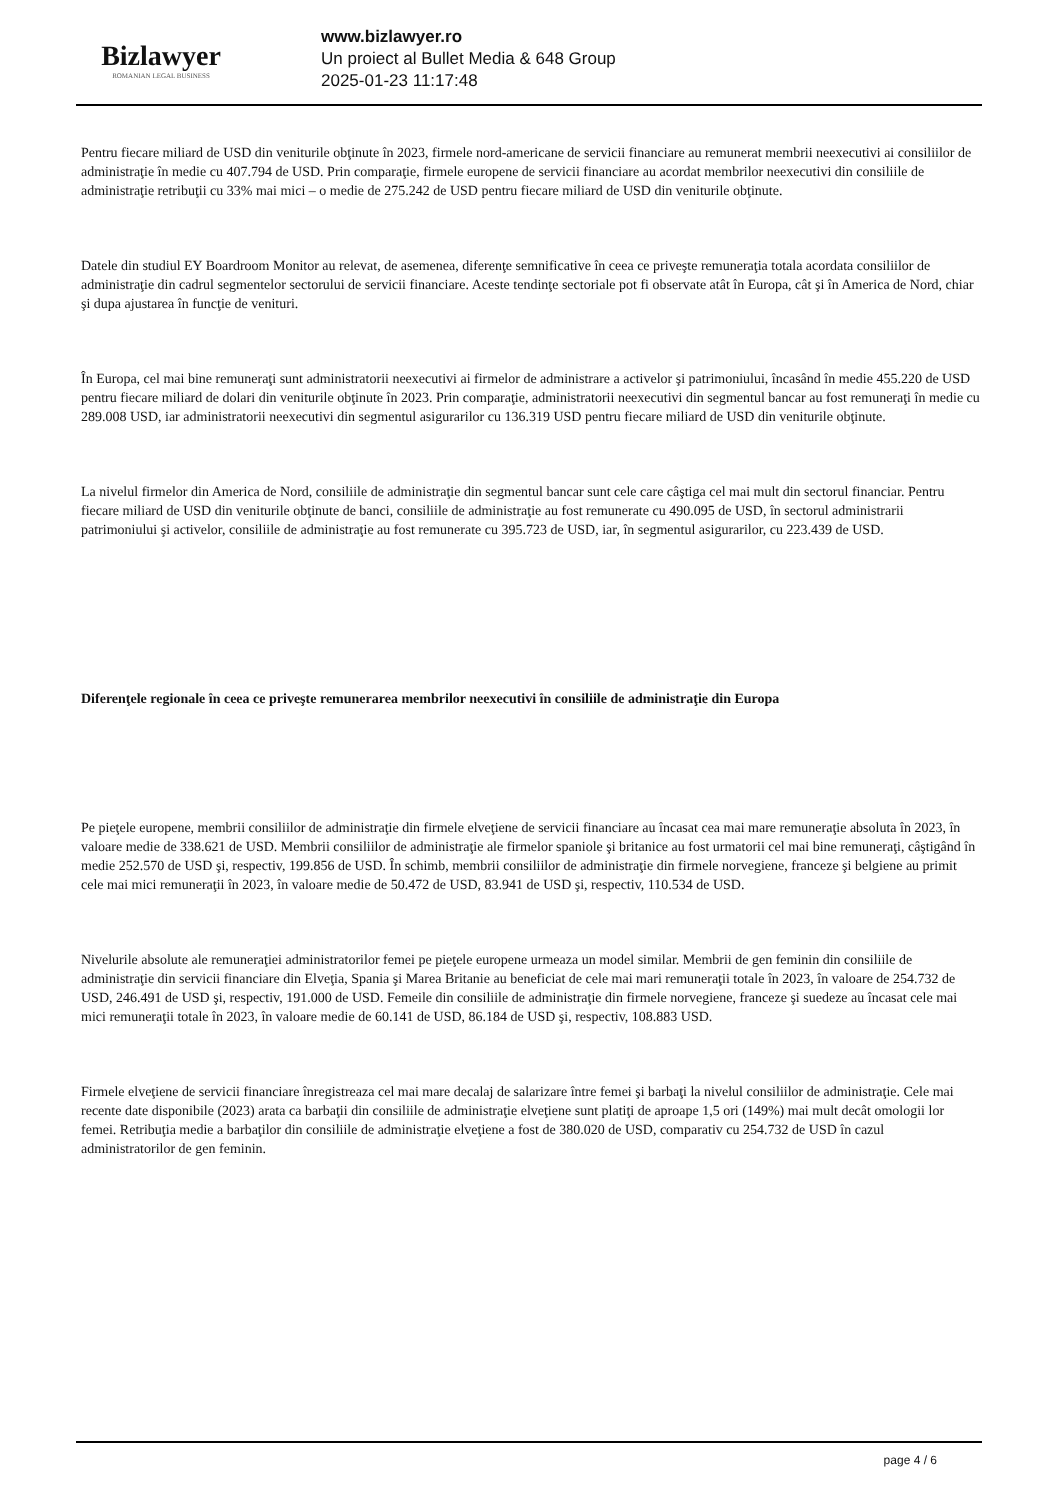Bizlawyer
ROMANIAN LEGAL BUSINESS
www.bizlawyer.ro
Un proiect al Bullet Media & 648 Group
2025-01-23 11:17:48
Pentru fiecare miliard de USD din veniturile obţinute în 2023, firmele nord-americane de servicii financiare au remunerat membrii neexecutivi ai consiliilor de administraţie în medie cu 407.794 de USD. Prin comparaţie, firmele europene de servicii financiare au acordat membrilor neexecutivi din consiliile de administraţie retribuţii cu 33% mai mici – o medie de 275.242 de USD pentru fiecare miliard de USD din veniturile obţinute.
Datele din studiul EY Boardroom Monitor au relevat, de asemenea, diferenţe semnificative în ceea ce priveşte remuneraţia totala acordata consiliilor de administraţie din cadrul segmentelor sectorului de servicii financiare. Aceste tendinţe sectoriale pot fi observate atât în Europa, cât şi în America de Nord, chiar şi dupa ajustarea în funcţie de venituri.
În Europa, cel mai bine remuneraţi sunt administratorii neexecutivi ai firmelor de administrare a activelor şi patrimoniului, încasând în medie 455.220 de USD pentru fiecare miliard de dolari din veniturile obţinute în 2023. Prin comparaţie, administratorii neexecutivi din segmentul bancar au fost remuneraţi în medie cu 289.008 USD, iar administratorii neexecutivi din segmentul asigurarilor cu 136.319 USD pentru fiecare miliard de USD din veniturile obţinute.
La nivelul firmelor din America de Nord, consiliile de administraţie din segmentul bancar sunt cele care câştiga cel mai mult din sectorul financiar. Pentru fiecare miliard de USD din veniturile obţinute de banci, consiliile de administraţie au fost remunerate cu 490.095 de USD, în sectorul administrarii patrimoniului şi activelor, consiliile de administraţie au fost remunerate cu 395.723 de USD, iar, în segmentul asigurarilor, cu 223.439 de USD.
Diferenţele regionale în ceea ce priveşte remunerarea membrilor neexecutivi în consiliile de administraţie din Europa
Pe pieţele europene, membrii consiliilor de administraţie din firmele elveţiene de servicii financiare au încasat cea mai mare remuneraţie absoluta în 2023, în valoare medie de 338.621 de USD. Membrii consiliilor de administraţie ale firmelor spaniole şi britanice au fost urmatorii cel mai bine remuneraţi, câştigând în medie 252.570 de USD şi, respectiv, 199.856 de USD. În schimb, membrii consiliilor de administraţie din firmele norvegiene, franceze şi belgiene au primit cele mai mici remuneraţii în 2023, în valoare medie de 50.472 de USD, 83.941 de USD şi, respectiv, 110.534 de USD.
Nivelurile absolute ale remuneraţiei administratorilor femei pe pieţele europene urmeaza un model similar. Membrii de gen feminin din consiliile de administraţie din servicii financiare din Elveţia, Spania şi Marea Britanie au beneficiat de cele mai mari remuneraţii totale în 2023, în valoare de 254.732 de USD, 246.491 de USD şi, respectiv, 191.000 de USD. Femeile din consiliile de administraţie din firmele norvegiene, franceze şi suedeze au încasat cele mai mici remuneraţii totale în 2023, în valoare medie de 60.141 de USD, 86.184 de USD şi, respectiv, 108.883 USD.
Firmele elveţiene de servicii financiare înregistreaza cel mai mare decalaj de salarizare între femei şi barbaţi la nivelul consiliilor de administraţie. Cele mai recente date disponibile (2023) arata ca barbaţii din consiliile de administraţie elveţiene sunt platiţi de aproape 1,5 ori (149%) mai mult decât omologii lor femei. Retribuţia medie a barbaţilor din consiliile de administraţie elveţiene a fost de 380.020 de USD, comparativ cu 254.732 de USD în cazul administratorilor de gen feminin.
page 4 / 6